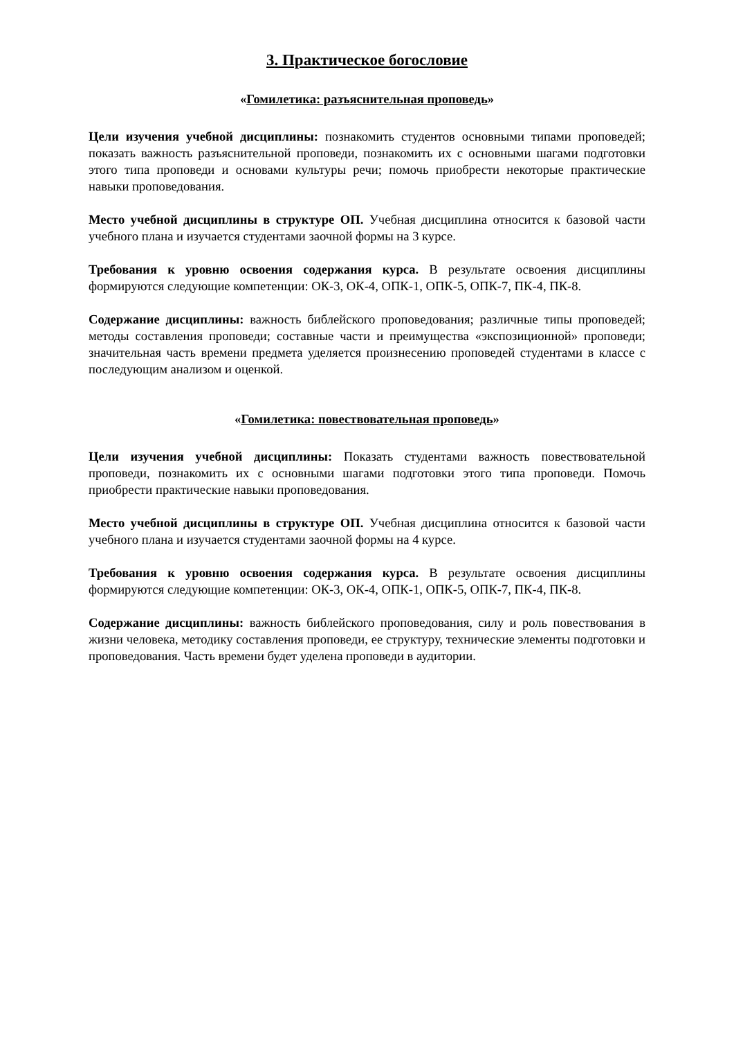3. Практическое богословие
«Гомилетика: разъяснительная проповедь»
Цели изучения учебной дисциплины: познакомить студентов основными типами проповедей; показать важность разъяснительной проповеди, познакомить их с основными шагами подготовки этого типа проповеди и основами культуры речи; помочь приобрести некоторые практические навыки проповедования.
Место учебной дисциплины в структуре ОП. Учебная дисциплина относится к базовой части учебного плана и изучается студентами заочной формы на 3 курсе.
Требования к уровню освоения содержания курса. В результате освоения дисциплины формируются следующие компетенции: ОК-3, ОК-4, ОПК-1, ОПК-5, ОПК-7, ПК-4, ПК-8.
Содержание дисциплины: важность библейского проповедования; различные типы проповедей; методы составления проповеди; составные части и преимущества «экспозиционной» проповеди; значительная часть времени предмета уделяется произнесению проповедей студентами в классе с последующим анализом и оценкой.
«Гомилетика: повествовательная проповедь»
Цели изучения учебной дисциплины: Показать студентами важность повествовательной проповеди, познакомить их с основными шагами подготовки этого типа проповеди. Помочь приобрести практические навыки проповедования.
Место учебной дисциплины в структуре ОП. Учебная дисциплина относится к базовой части учебного плана и изучается студентами заочной формы на 4 курсе.
Требования к уровню освоения содержания курса. В результате освоения дисциплины формируются следующие компетенции: ОК-3, ОК-4, ОПК-1, ОПК-5, ОПК-7, ПК-4, ПК-8.
Содержание дисциплины: важность библейского проповедования, силу и роль повествования в жизни человека, методику составления проповеди, ее структуру, технические элементы подготовки и проповедования. Часть времени будет уделена проповеди в аудитории.